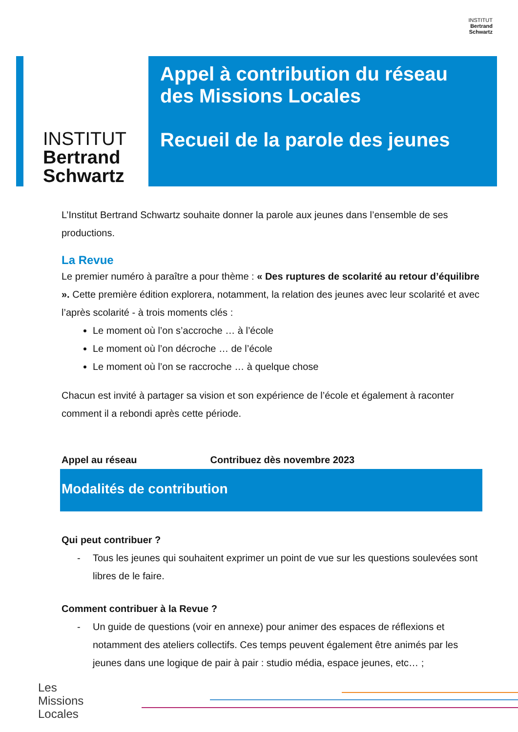INSTITUT
Bertrand
Schwartz
INSTITUT
Bertrand
Schwartz
Appel à contribution du réseau
des Missions Locales
Recueil de la parole des jeunes
L’Institut Bertrand Schwartz souhaite donner la parole aux jeunes dans l’ensemble de ses productions.
La Revue
Le premier numéro à paraître a pour thème : « Des ruptures de scolarité au retour d’équilibre ». Cette première édition explorera, notamment, la relation des jeunes avec leur scolarité et avec l’après scolarité - à trois moments clés :
Le moment où l’on s’accroche … à l’école
Le moment où l’on décroche … de l’école
Le moment où l’on se raccroche … à quelque chose
Chacun est invité à partager sa vision et son expérience de l’école et également à raconter comment il a rebondi après cette période.
Appel au réseau Contribuez dès novembre 2023
Modalités de contribution
Qui peut contribuer ?
- Tous les jeunes qui souhaitent exprimer un point de vue sur les questions soulevées sont libres de le faire.
Comment contribuer à la Revue ?
- Un guide de questions (voir en annexe) pour animer des espaces de réflexions et notamment des ateliers collectifs. Ces temps peuvent également être animés par les jeunes dans une logique de pair à pair : studio média, espace jeunes, etc… ;
Les
Missions
Locales